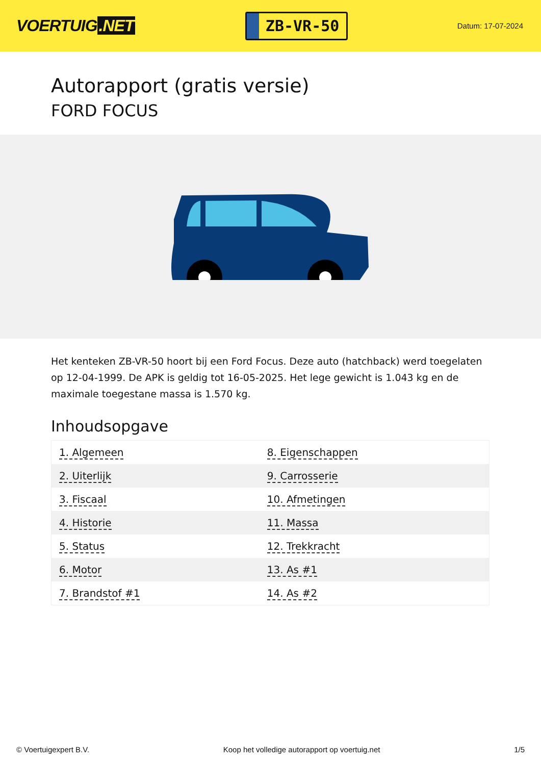VOERTUIG.NET
ZB-VR-50
Datum: 17-07-2024
Autorapport (gratis versie)
FORD FOCUS
Het kenteken ZB-VR-50 hoort bij een Ford Focus. Deze auto (hatchback) werd toegelaten op 12-04-1999. De APK is geldig tot 16-05-2025. Het lege gewicht is 1.043 kg en de maximale toegestane massa is 1.570 kg.
Inhoudsopgave
| 1. Algemeen | 8. Eigenschappen |
| 2. Uiterlijk | 9. Carrosserie |
| 3. Fiscaal | 10. Afmetingen |
| 4. Historie | 11. Massa |
| 5. Status | 12. Trekkracht |
| 6. Motor | 13. As #1 |
| 7. Brandstof #1 | 14. As #2 |
© Voertuigexpert B.V. Koop het volledige autorapport op voertuig.net 1/5